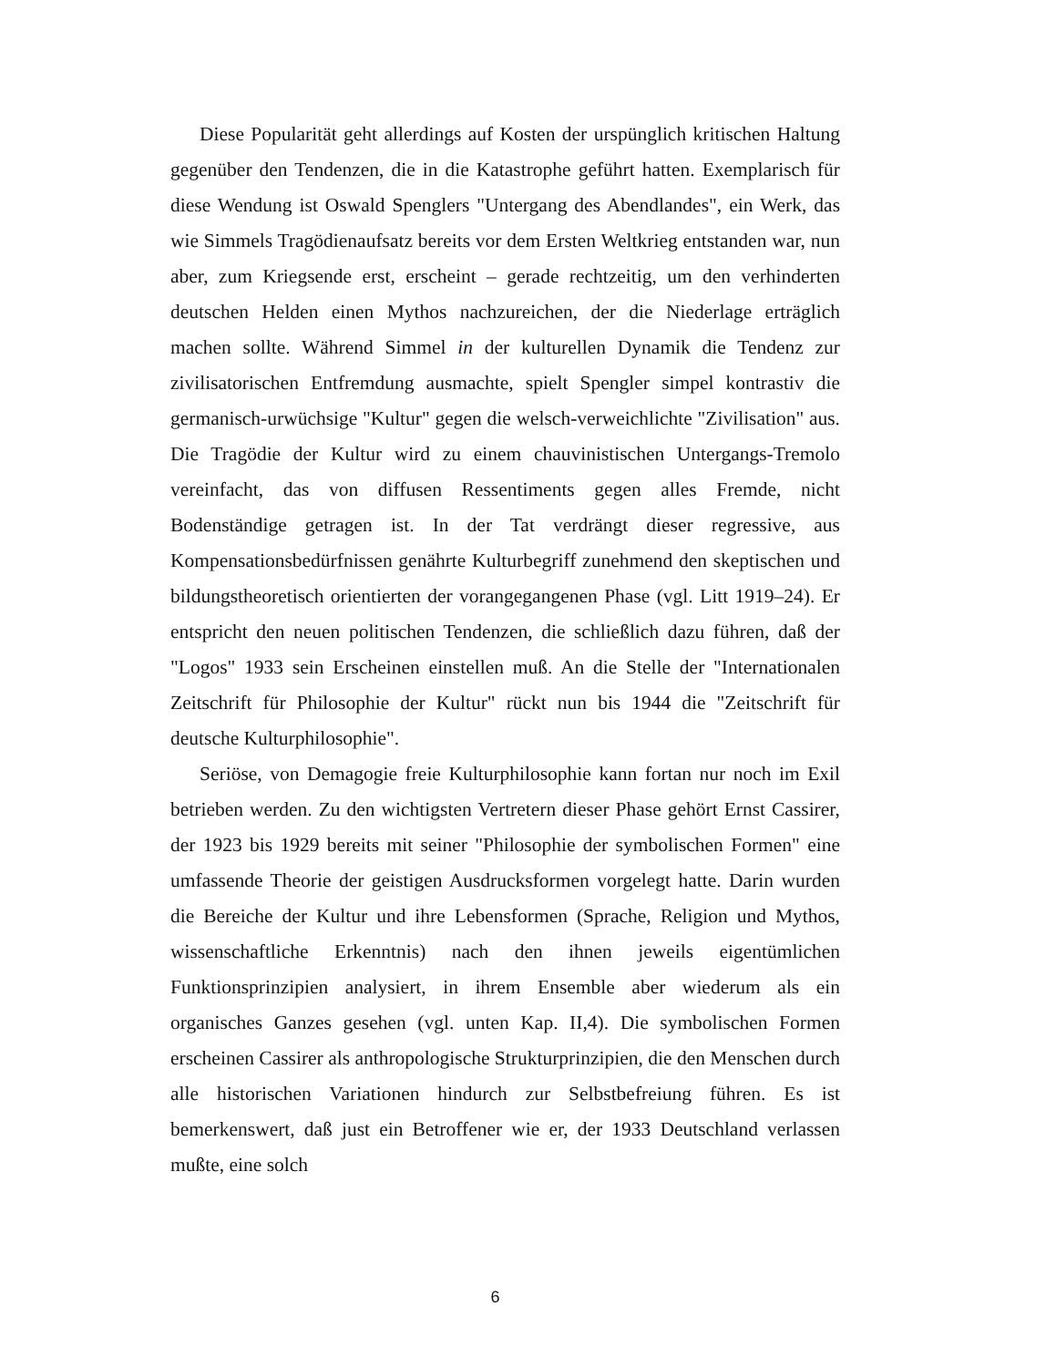Diese Popularität geht allerdings auf Kosten der urspünglich kritischen Haltung gegenüber den Tendenzen, die in die Katastrophe geführt hatten. Exemplarisch für diese Wendung ist Oswald Spenglers "Untergang des Abendlandes", ein Werk, das wie Simmels Tragödienaufsatz bereits vor dem Ersten Weltkrieg entstanden war, nun aber, zum Kriegsende erst, erscheint – gerade rechtzeitig, um den verhinderten deutschen Helden einen Mythos nachzureichen, der die Niederlage erträglich machen sollte. Während Simmel in der kulturellen Dynamik die Tendenz zur zivilisatorischen Entfremdung ausmachte, spielt Spengler simpel kontrastiv die germanisch-urwüchsige "Kultur" gegen die welsch-verweichlichte "Zivilisation" aus. Die Tragödie der Kultur wird zu einem chauvinistischen Untergangs-Tremolo vereinfacht, das von diffusen Ressentiments gegen alles Fremde, nicht Bodenständige getragen ist. In der Tat verdrängt dieser regressive, aus Kompensationsbedürfnissen genährte Kulturbegriff zunehmend den skeptischen und bildungstheoretisch orientierten der vorangegangenen Phase (vgl. Litt 1919–24). Er entspricht den neuen politischen Tendenzen, die schließlich dazu führen, daß der "Logos" 1933 sein Erscheinen einstellen muß. An die Stelle der "Internationalen Zeitschrift für Philosophie der Kultur" rückt nun bis 1944 die "Zeitschrift für deutsche Kulturphilosophie".
Seriöse, von Demagogie freie Kulturphilosophie kann fortan nur noch im Exil betrieben werden. Zu den wichtigsten Vertretern dieser Phase gehört Ernst Cassirer, der 1923 bis 1929 bereits mit seiner "Philosophie der symbolischen Formen" eine umfassende Theorie der geistigen Ausdrucksformen vorgelegt hatte. Darin wurden die Bereiche der Kultur und ihre Lebensformen (Sprache, Religion und Mythos, wissenschaftliche Erkenntnis) nach den ihnen jeweils eigentümlichen Funktionsprinzipien analysiert, in ihrem Ensemble aber wiederum als ein organisches Ganzes gesehen (vgl. unten Kap. II,4). Die symbolischen Formen erscheinen Cassirer als anthropologische Strukturprinzipien, die den Menschen durch alle historischen Variationen hindurch zur Selbstbefreiung führen. Es ist bemerkenswert, daß just ein Betroffener wie er, der 1933 Deutschland verlassen mußte, eine solch
6